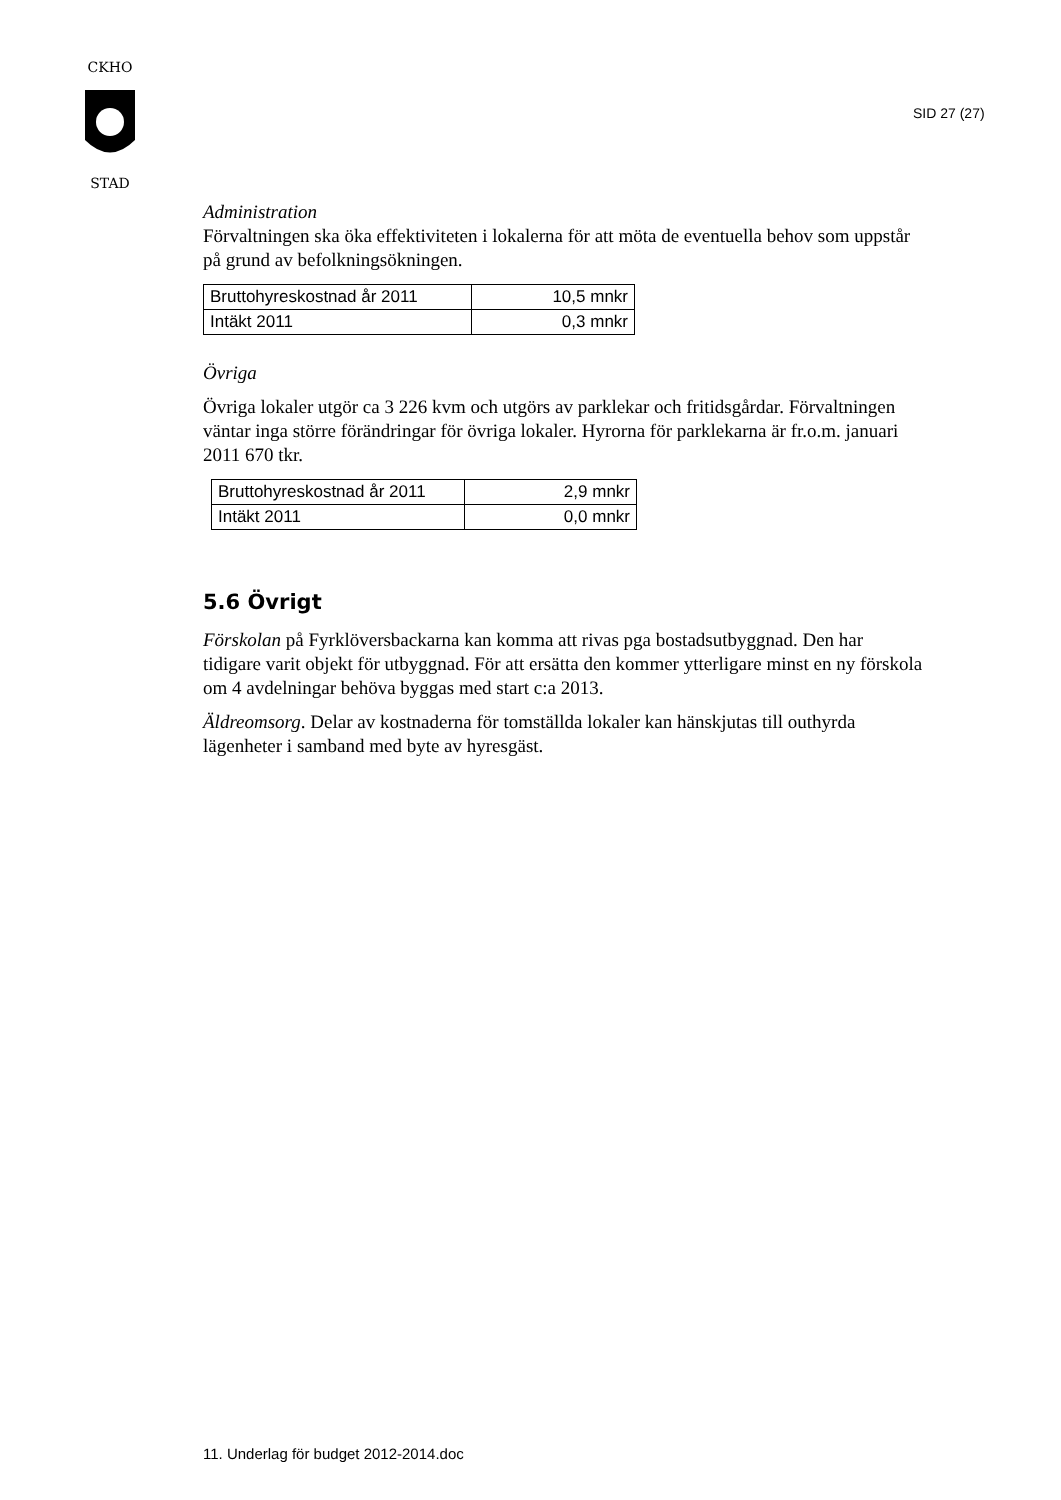CKHO
STAD
SID 27 (27)
Administration
Förvaltningen ska öka effektiviteten i lokalerna för att möta de eventuella behov som uppstår på grund av befolkningsökningen.
| Bruttohyreskostnad år 2011 | 10,5 mnkr |
| Intäkt 2011 | 0,3 mnkr |
Övriga
Övriga lokaler utgör ca 3 226 kvm och utgörs av parklekar och fritidsgårdar. Förvaltningen väntar inga större förändringar för övriga lokaler. Hyrorna för parklekarna är fr.o.m. januari 2011 670 tkr.
| Bruttohyreskostnad år 2011 | 2,9 mnkr |
| Intäkt 2011 | 0,0 mnkr |
5.6 Övrigt
Förskolan på Fyrklöversbackarna kan komma att rivas pga bostadsutbyggnad. Den har tidigare varit objekt för utbyggnad. För att ersätta den kommer ytterligare minst en ny förskola om 4 avdelningar behöva byggas med start c:a 2013.
Äldreomsorg. Delar av kostnaderna för tomställda lokaler kan hänskjutas till outhyrda lägenheter i samband med byte av hyresgäst.
11. Underlag för budget 2012-2014.doc